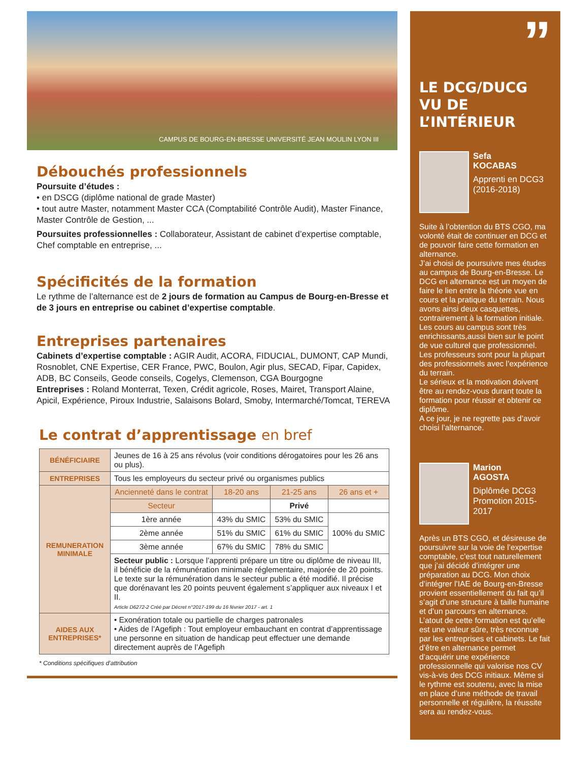CAMPUS DE BOURG-EN-BRESSE UNIVERSITÉ JEAN MOULIN LYON III
Débouchés professionnels
Poursuite d’études :
• en DSCG (diplôme national de grade Master)
• tout autre Master, notamment Master CCA (Comptabilité Contrôle Audit), Master Finance, Master Contrôle de Gestion, ...
Poursuites professionnelles : Collaborateur, Assistant de cabinet d’expertise comptable, Chef comptable en entreprise, ...
Spécificités de la formation
Le rythme de l’alternance est de 2 jours de formation au Campus de Bourg-en-Bresse et de 3 jours en entreprise ou cabinet d’expertise comptable.
Entreprises partenaires
Cabinets d’expertise comptable : AGIR Audit, ACORA, FIDUCIAL, DUMONT, CAP Mundi, Rosnoblet, CNE Expertise, CER France, PWC, Boulon, Agir plus, SECAD, Fipar, Capidex, ADB, BC Conseils, Geode conseils, Cogelys, Clemenson, CGA Bourgogne
Entreprises : Roland Monterrat, Texen, Crédit agricole, Roses, Mairet, Transport Alaine, Apicil, Expérience, Piroux Industrie, Salaisons Bolard, Smoby, Intermarché/Tomcat, TEREVA
Le contrat d’apprentissage en bref
| BÉNÉFICIAIRE | Jeunes de 16 à 25 ans révolus (voir conditions dérogatoires pour les 26 ans ou plus). | | | |
| ENTREPRISES | Tous les employeurs du secteur privé ou organismes publics | | | |
| REMUNERATION MINIMALE | Ancienneté dans le contrat | 18-20 ans | 21-25 ans | 26 ans et + |
| | Secteur | | Privé | |
| | 1ère année | 43% du SMIC | 53% du SMIC | 100% du SMIC |
| | 2ème année | 51% du SMIC | 61% du SMIC | |
| | 3ème année | 67% du SMIC | 78% du SMIC | |
| | Secteur public : Lorsque l’apprenti prépare un titre ou diplôme de niveau III, il bénéficie de la rémunération minimale réglementaire, majorée de 20 points. Le texte sur la rémunération dans le secteur public a été modifié. Il précise que dorénavant les 20 points peuvent également s’appliquer aux niveaux I et II. Article D6272-2 Créé par Décret n°2017-199 du 16 février 2017 - art. 1 | | | |
| AIDES AUX ENTREPRISES* | • Exonération totale ou partielle de charges patronales • Aides de l’Agefiph : Tout employeur embauchant en contrat d’apprentissage une personne en situation de handicap peut effectuer une demande directement auprès de l’Agefiph | | | |
* Conditions spécifiques d’attribution
”
LE DCG/DUCG
VU DE L’INTÉRIEUR
Sefa
KOCABAS
Apprenti en DCG3 (2016-2018)
Suite à l’obtention du BTS CGO, ma volonté était de continuer en DCG et de pouvoir faire cette formation en alternance.
J’ai choisi de poursuivre mes études au campus de Bourg-en-Bresse. Le DCG en alternance est un moyen de faire le lien entre la théorie vue en cours et la pratique du terrain. Nous avons ainsi deux casquettes, contrairement à la formation initiale.
Les cours au campus sont très enrichissants,aussi bien sur le point de vue culturel que professionnel.
Les professeurs sont pour la plupart des professionnels avec l’expérience du terrain.
Le sérieux et la motivation doivent être au rendez-vous durant toute la formation pour réussir et obtenir ce diplôme.
A ce jour, je ne regrette pas d’avoir choisi l’alternance.
Marion
AGOSTA
Diplômée DCG3 Promotion 2015-2017
Après un BTS CGO, et désireuse de poursuivre sur la voie de l’expertise comptable, c’est tout naturellement que j’ai décidé d’intégrer une préparation au DCG. Mon choix d’intégrer l’IAE de Bourg-en-Bresse provient essentiellement du fait qu’il s’agit d’une structure à taille humaine et d’un parcours en alternance. L’atout de cette formation est qu’elle est une valeur sûre, très reconnue par les entreprises et cabinets. Le fait d’être en alternance permet d’acquérir une expérience professionnelle qui valorise nos CV vis-à-vis des DCG initiaux. Même si le rythme est soutenu, avec la mise en place d’une méthode de travail personnelle et régulière, la réussite sera au rendez-vous.